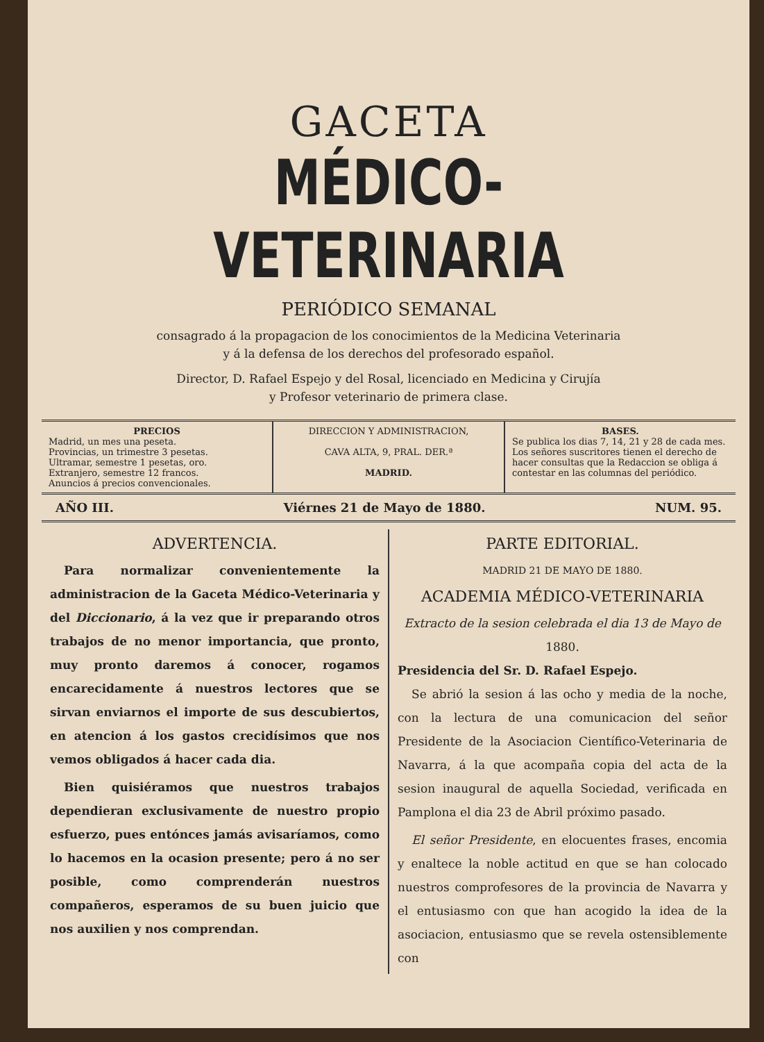GACETA
MÉDICO-VETERINARIA
PERIÓDICO SEMANAL
consagrado á la propagacion de los conocimientos de la Medicina Veterinaria
y á la defensa de los derechos del profesorado español.
Director, D. Rafael Espejo y del Rosal, licenciado en Medicina y Cirujía
y Profesor veterinario de primera clase.
PRECIOS
Madrid, un mes una peseta.
Provincias, un trimestre 3 pesetas.
Ultramar, semestre 1 pesetas, oro.
Extranjero, semestre 12 francos.
Anuncios á precios convencionales.
DIRECCION Y ADMINISTRACION,
CAVA ALTA, 9, PRAL. DER.ª
MADRID.
BASES.
Se publica los dias 7, 14, 21 y 28 de cada mes.
Los señores suscritores tienen el derecho de hacer consultas que la Redaccion se obliga á contestar en las columnas del periódico.
AÑO III. Viérnes 21 de Mayo de 1880. NUM. 95.
ADVERTENCIA.
Para normalizar convenientemente la administracion de la Gaceta Médico-Veterinaria y del Diccionario, á la vez que ir preparando otros trabajos de no menor importancia, que pronto, muy pronto daremos á conocer, rogamos encarecidamente á nuestros lectores que se sirvan enviarnos el importe de sus descubiertos, en atencion á los gastos crecidísimos que nos vemos obligados á hacer cada dia.
Bien quisiéramos que nuestros trabajos dependieran exclusivamente de nuestro propio esfuerzo, pues entónces jamás avisaríamos, como lo hacemos en la ocasion presente; pero á no ser posible, como comprenderán nuestros compañeros, esperamos de su buen juicio que nos auxilien y nos comprendan.
PARTE EDITORIAL.
MADRID 21 DE MAYO DE 1880.
ACADEMIA MÉDICO-VETERINARIA
Extracto de la sesion celebrada el dia 13 de Mayo de 1880.
Presidencia del Sr. D. Rafael Espejo.
Se abrió la sesion á las ocho y media de la noche, con la lectura de una comunicacion del señor Presidente de la Asociacion Científico-Veterinaria de Navarra, á la que acompaña copia del acta de la sesion inaugural de aquella Sociedad, verificada en Pamplona el dia 23 de Abril próximo pasado.
El señor Presidente, en elocuentes frases, encomia y enaltece la noble actitud en que se han colocado nuestros comprofesores de la provincia de Navarra y el entusiasmo con que han acogido la idea de la asociacion, entusiasmo que se revela ostensiblemente con